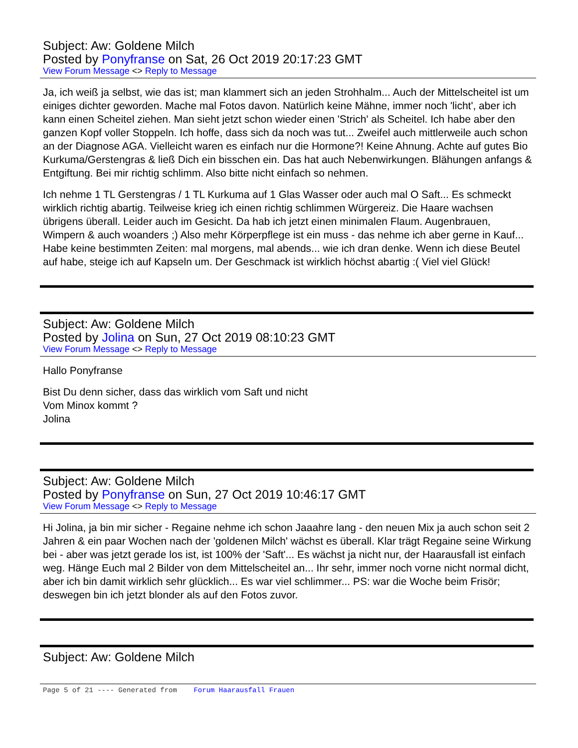Subject: Aw: Goldene Milch
Posted by Ponyfranse on Sat, 26 Oct 2019 20:17:23 GMT
View Forum Message <> Reply to Message
Ja, ich weiß ja selbst, wie das ist; man klammert sich an jeden Strohhalm... Auch der Mittelscheitel ist um einiges dichter geworden. Mache mal Fotos davon. Natürlich keine Mähne, immer noch 'licht', aber ich kann einen Scheitel ziehen. Man sieht jetzt schon wieder einen 'Strich' als Scheitel. Ich habe aber den ganzen Kopf voller Stoppeln. Ich hoffe, dass sich da noch was tut... Zweifel auch mittlerweile auch schon an der Diagnose AGA. Vielleicht waren es einfach nur die Hormone?! Keine Ahnung. Achte auf gutes Bio Kurkuma/Gerstengras & ließ Dich ein bisschen ein. Das hat auch Nebenwirkungen. Blähungen anfangs & Entgiftung. Bei mir richtig schlimm. Also bitte nicht einfach so nehmen.
Ich nehme 1 TL Gerstengras / 1 TL Kurkuma auf 1 Glas Wasser oder auch mal O Saft... Es schmeckt wirklich richtig abartig. Teilweise krieg ich einen richtig schlimmen Würgereiz. Die Haare wachsen übrigens überall. Leider auch im Gesicht. Da hab ich jetzt einen minimalen Flaum. Augenbrauen, Wimpern & auch woanders ;) Also mehr Körperpflege ist ein muss - das nehme ich aber gerne in Kauf... Habe keine bestimmten Zeiten: mal morgens, mal abends... wie ich dran denke. Wenn ich diese Beutel auf habe, steige ich auf Kapseln um. Der Geschmack ist wirklich höchst abartig :( Viel viel Glück!
Subject: Aw: Goldene Milch
Posted by Jolina on Sun, 27 Oct 2019 08:10:23 GMT
View Forum Message <> Reply to Message
Hallo Ponyfranse
Bist Du denn sicher, dass das wirklich vom Saft und nicht
Vom Minox kommt ?
Jolina
Subject: Aw: Goldene Milch
Posted by Ponyfranse on Sun, 27 Oct 2019 10:46:17 GMT
View Forum Message <> Reply to Message
Hi Jolina, ja bin mir sicher - Regaine nehme ich schon Jaaahre lang - den neuen Mix ja auch schon seit 2 Jahren & ein paar Wochen nach der 'goldenen Milch' wächst es überall. Klar trägt Regaine seine Wirkung bei - aber was jetzt gerade los ist, ist 100% der 'Saft'... Es wächst ja nicht nur, der Haarausfall ist einfach weg. Hänge Euch mal 2 Bilder von dem Mittelscheitel an... Ihr sehr, immer noch vorne nicht normal dicht, aber ich bin damit wirklich sehr glücklich... Es war viel schlimmer... PS: war die Woche beim Frisör; deswegen bin ich jetzt blonder als auf den Fotos zuvor.
Subject: Aw: Goldene Milch
Page 5 of 21 ---- Generated from Forum Haarausfall Frauen